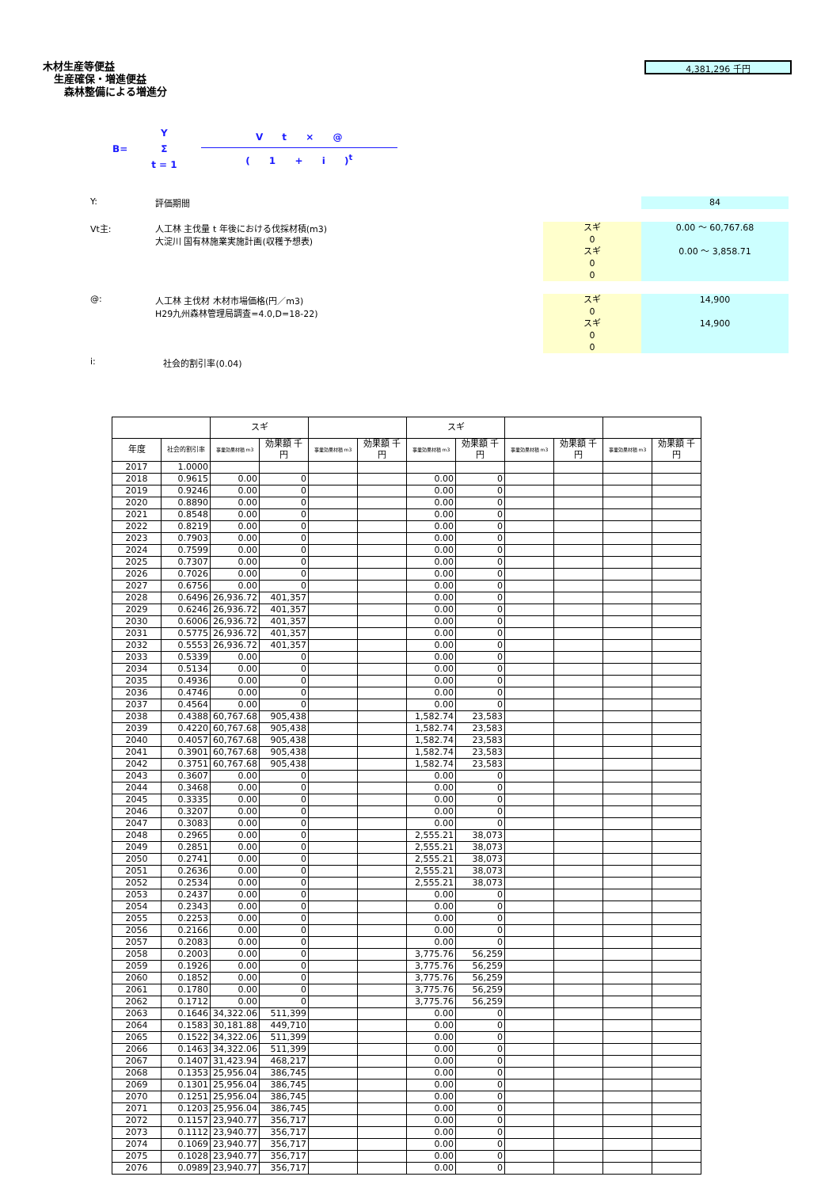木材生産等便益
生産確保・増進便益
森林整備による増進分
4,381,296 千円
B=
Y
Σ
t = 1
V t × @
( 1 + i )<sup>t</sup>
Y: 評価期間
84
Vt主: 人工林 主伐量 t 年後における伐採材積(m3)
大淀川 国有林施業実施計画(収穫予想表)
スギ
0
スギ
0
0
0.00 ～ 60,767.68
0.00 ～ 3,858.71
@: 人工林 主伐材 木材市場価格(円／m3)
H29九州森林管理局調査=4.0,D=18-22)
スギ
0
スギ
0
0
14,900
14,900
i: 社会的割引率(0.04)
| | | スギ | | | | スギ | | | | | |
| --- | --- | --- | --- | --- | --- | --- | --- | --- | --- | --- | --- |
| 年度 | 社会的割引率 | 事業効果材積 m3 | 効果額 千円 | 事業効果材積 m3 | 効果額 千円 | 事業効果材積 m3 | 効果額 千円 | 事業効果材積 m3 | 効果額 千円 | 事業効果材積 m3 | 効果額 千円 |
| 2017 | 1.0000 | | | | | | | | | | |
| 2018 | 0.9615 | 0.00 | 0 | | | 0.00 | 0 | | | | |
| 2019 | 0.9246 | 0.00 | 0 | | | 0.00 | 0 | | | | |
| 2020 | 0.8890 | 0.00 | 0 | | | 0.00 | 0 | | | | |
| 2021 | 0.8548 | 0.00 | 0 | | | 0.00 | 0 | | | | |
| 2022 | 0.8219 | 0.00 | 0 | | | 0.00 | 0 | | | | |
| 2023 | 0.7903 | 0.00 | 0 | | | 0.00 | 0 | | | | |
| 2024 | 0.7599 | 0.00 | 0 | | | 0.00 | 0 | | | | |
| 2025 | 0.7307 | 0.00 | 0 | | | 0.00 | 0 | | | | |
| 2026 | 0.7026 | 0.00 | 0 | | | 0.00 | 0 | | | | |
| 2027 | 0.6756 | 0.00 | 0 | | | 0.00 | 0 | | | | |
| 2028 | 0.6496 | 26,936.72 | 401,357 | | | 0.00 | 0 | | | | |
| 2029 | 0.6246 | 26,936.72 | 401,357 | | | 0.00 | 0 | | | | |
| 2030 | 0.6006 | 26,936.72 | 401,357 | | | 0.00 | 0 | | | | |
| 2031 | 0.5775 | 26,936.72 | 401,357 | | | 0.00 | 0 | | | | |
| 2032 | 0.5553 | 26,936.72 | 401,357 | | | 0.00 | 0 | | | | |
| 2033 | 0.5339 | 0.00 | 0 | | | 0.00 | 0 | | | | |
| 2034 | 0.5134 | 0.00 | 0 | | | 0.00 | 0 | | | | |
| 2035 | 0.4936 | 0.00 | 0 | | | 0.00 | 0 | | | | |
| 2036 | 0.4746 | 0.00 | 0 | | | 0.00 | 0 | | | | |
| 2037 | 0.4564 | 0.00 | 0 | | | 0.00 | 0 | | | | |
| 2038 | 0.4388 | 60,767.68 | 905,438 | | | 1,582.74 | 23,583 | | | | |
| 2039 | 0.4220 | 60,767.68 | 905,438 | | | 1,582.74 | 23,583 | | | | |
| 2040 | 0.4057 | 60,767.68 | 905,438 | | | 1,582.74 | 23,583 | | | | |
| 2041 | 0.3901 | 60,767.68 | 905,438 | | | 1,582.74 | 23,583 | | | | |
| 2042 | 0.3751 | 60,767.68 | 905,438 | | | 1,582.74 | 23,583 | | | | |
| 2043 | 0.3607 | 0.00 | 0 | | | 0.00 | 0 | | | | |
| 2044 | 0.3468 | 0.00 | 0 | | | 0.00 | 0 | | | | |
| 2045 | 0.3335 | 0.00 | 0 | | | 0.00 | 0 | | | | |
| 2046 | 0.3207 | 0.00 | 0 | | | 0.00 | 0 | | | | |
| 2047 | 0.3083 | 0.00 | 0 | | | 0.00 | 0 | | | | |
| 2048 | 0.2965 | 0.00 | 0 | | | 2,555.21 | 38,073 | | | | |
| 2049 | 0.2851 | 0.00 | 0 | | | 2,555.21 | 38,073 | | | | |
| 2050 | 0.2741 | 0.00 | 0 | | | 2,555.21 | 38,073 | | | | |
| 2051 | 0.2636 | 0.00 | 0 | | | 2,555.21 | 38,073 | | | | |
| 2052 | 0.2534 | 0.00 | 0 | | | 2,555.21 | 38,073 | | | | |
| 2053 | 0.2437 | 0.00 | 0 | | | 0.00 | 0 | | | | |
| 2054 | 0.2343 | 0.00 | 0 | | | 0.00 | 0 | | | | |
| 2055 | 0.2253 | 0.00 | 0 | | | 0.00 | 0 | | | | |
| 2056 | 0.2166 | 0.00 | 0 | | | 0.00 | 0 | | | | |
| 2057 | 0.2083 | 0.00 | 0 | | | 0.00 | 0 | | | | |
| 2058 | 0.2003 | 0.00 | 0 | | | 3,775.76 | 56,259 | | | | |
| 2059 | 0.1926 | 0.00 | 0 | | | 3,775.76 | 56,259 | | | | |
| 2060 | 0.1852 | 0.00 | 0 | | | 3,775.76 | 56,259 | | | | |
| 2061 | 0.1780 | 0.00 | 0 | | | 3,775.76 | 56,259 | | | | |
| 2062 | 0.1712 | 0.00 | 0 | | | 3,775.76 | 56,259 | | | | |
| 2063 | 0.1646 | 34,322.06 | 511,399 | | | 0.00 | 0 | | | | |
| 2064 | 0.1583 | 30,181.88 | 449,710 | | | 0.00 | 0 | | | | |
| 2065 | 0.1522 | 34,322.06 | 511,399 | | | 0.00 | 0 | | | | |
| 2066 | 0.1463 | 34,322.06 | 511,399 | | | 0.00 | 0 | | | | |
| 2067 | 0.1407 | 31,423.94 | 468,217 | | | 0.00 | 0 | | | | |
| 2068 | 0.1353 | 25,956.04 | 386,745 | | | 0.00 | 0 | | | | |
| 2069 | 0.1301 | 25,956.04 | 386,745 | | | 0.00 | 0 | | | | |
| 2070 | 0.1251 | 25,956.04 | 386,745 | | | 0.00 | 0 | | | | |
| 2071 | 0.1203 | 25,956.04 | 386,745 | | | 0.00 | 0 | | | | |
| 2072 | 0.1157 | 23,940.77 | 356,717 | | | 0.00 | 0 | | | | |
| 2073 | 0.1112 | 23,940.77 | 356,717 | | | 0.00 | 0 | | | | |
| 2074 | 0.1069 | 23,940.77 | 356,717 | | | 0.00 | 0 | | | | |
| 2075 | 0.1028 | 23,940.77 | 356,717 | | | 0.00 | 0 | | | | |
| 2076 | 0.0989 | 23,940.77 | 356,717 | | | 0.00 | 0 | | | | |